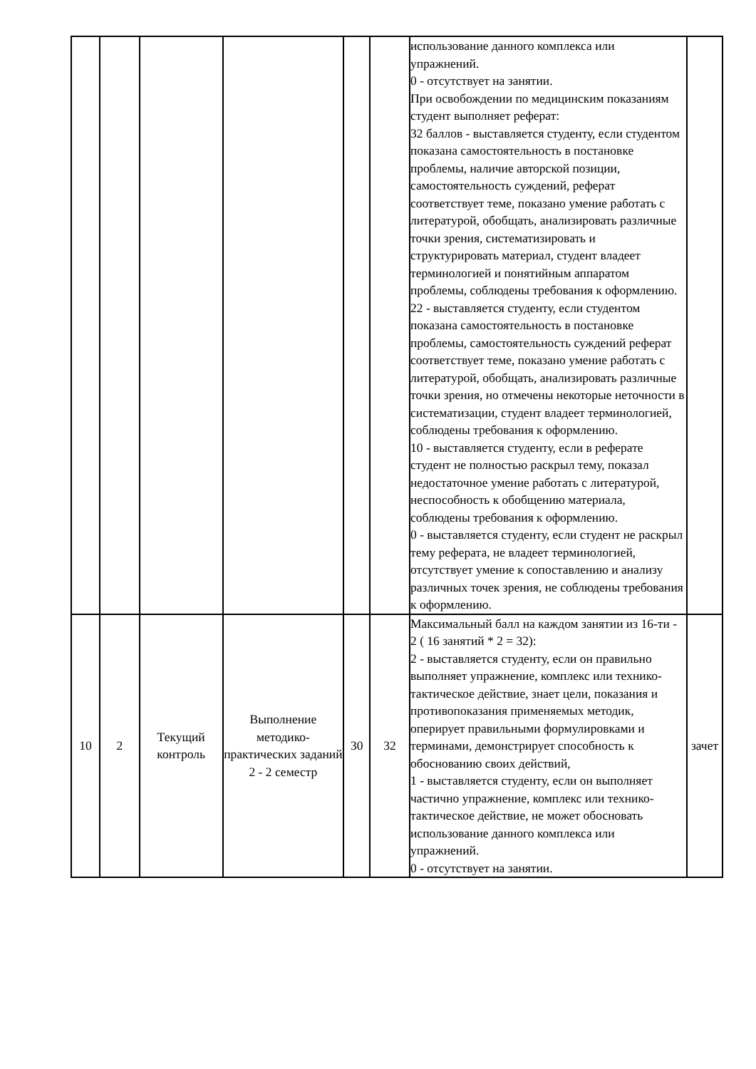| | | | | | | использование данного комплекса или упражнений. 0 - отсутствует на занятии. При освобождении по медицинским показаниям студент выполняет реферат: 32 баллов - выставляется студенту, если студентом показана самостоятельность в постановке проблемы, наличие авторской позиции, самостоятельность суждений, реферат соответствует теме, показано умение работать с литературой, обобщать, анализировать различные точки зрения, систематизировать и структурировать материал, студент владеет терминологией и понятийным аппаратом проблемы, соблюдены требования к оформлению. 22 - выставляется студенту, если студентом показана самостоятельность в постановке проблемы, самостоятельность суждений реферат соответствует теме, показано умение работать с литературой, обобщать, анализировать различные точки зрения, но отмечены некоторые неточности в систематизации, студент владеет терминологией, соблюдены требования к оформлению. 10 - выставляется студенту, если в реферате студент не полностью раскрыл тему, показал недостаточное умение работать с литературой, неспособность к обобщению материала, соблюдены требования к оформлению. 0 - выставляется студенту, если студент не раскрыл тему реферата, не владеет терминологией, отсутствует умение к сопоставлению и анализу различных точек зрения, не соблюдены требования к оформлению. | |
| 10 | 2 | Текущий контроль | Выполнение методико-практических заданий 2 - 2 семестр | 30 | 32 | Максимальный балл на каждом занятии из 16-ти - 2 ( 16 занятий * 2 = 32): 2 - выставляется студенту, если он правильно выполняет упражнение, комплекс или технико-тактическое действие, знает цели, показания и противопоказания применяемых методик, оперирует правильными формулировками и терминами, демонстрирует способность к обоснованию своих действий, 1 - выставляется студенту, если он выполняет частично упражнение, комплекс или технико-тактическое действие, не может обосновать использование данного комплекса или упражнений. 0 - отсутствует на занятии. | зачет |